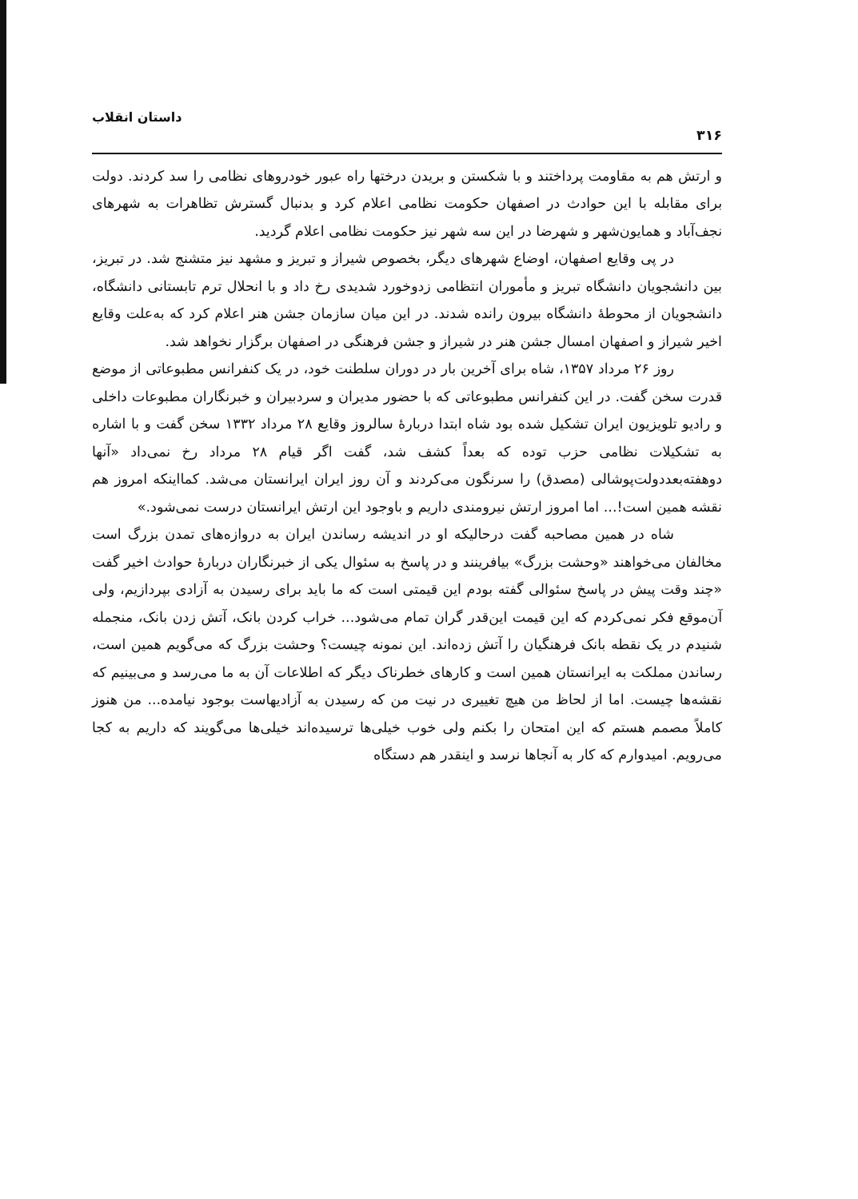۳۱۶ داستان انقلاب
و ارتش هم به مقاومت پرداختند و با شکستن و بریدن درختها راه عبور خودروهای نظامی را سد کردند. دولت برای مقابله با این حوادث در اصفهان حکومت نظامی اعلام کرد و بدنبال گسترش تظاهرات به شهرهای نجف‌آباد و همایون‌شهر و شهرضا در این سه شهر نیز حکومت نظامی اعلام گردید.
در پی وقایع اصفهان، اوضاع شهرهای دیگر، بخصوص شیراز و تبریز و مشهد نیز متشنج شد. در تبریز، بین دانشجویان دانشگاه تبریز و مأموران انتظامی زدوخورد شدیدی رخ داد و با انحلال ترم تابستانی دانشگاه، دانشجویان از محوطهٔ دانشگاه بیرون رانده شدند. در این میان سازمان جشن هنر اعلام کرد که به‌علت وقایع اخیر شیراز و اصفهان امسال جشن هنر در شیراز و جشن فرهنگی در اصفهان برگزار نخواهد شد.
روز ۲۶ مرداد ۱۳۵۷، شاه برای آخرین بار در دوران سلطنت خود، در یک کنفرانس مطبوعاتی از موضع قدرت سخن گفت. در این کنفرانس مطبوعاتی که با حضور مدیران و سردبیران و خبرنگاران مطبوعات داخلی و رادیو تلویزیون ایران تشکیل شده بود شاه ابتدا دربارهٔ سالروز وقایع ۲۸ مرداد ۱۳۳۲ سخن گفت و با اشاره به تشکیلات نظامی حزب توده که بعداً کشف شد، گفت اگر قیام ۲۸ مرداد رخ نمی‌داد «آنها دوهفته‌بعددولت‌پوشالی (مصدق) را سرنگون می‌کردند و آن روز ایران ایرانستان می‌شد. کمااینکه امروز هم نقشه همین است!... اما امروز ارتش نیرومندی داریم و باوجود این ارتش ایرانستان درست نمی‌شود.»
شاه در همین مصاحبه گفت درحالیکه او در اندیشه رساندن ایران به دروازه‌های تمدن بزرگ است مخالفان می‌خواهند «وحشت بزرگ» بیافرینند و در پاسخ به سئوال یکی از خبرنگاران دربارهٔ حوادث اخیر گفت «چند وقت پیش در پاسخ سئوالی گفته بودم این قیمتی است که ما باید برای رسیدن به آزادی بپردازیم، ولی آن‌موقع فکر نمی‌کردم که این قیمت این‌قدر گران تمام می‌شود... خراب کردن بانک، آتش زدن بانک، منجمله شنیدم در یک نقطه بانک فرهنگیان را آتش زده‌اند. این نمونه چیست؟ وحشت بزرگ که می‌گویم همین است، رساندن مملکت به ایرانستان همین است و کارهای خطرناک دیگر که اطلاعات آن به ما می‌رسد و می‌بینیم که نقشه‌ها چیست. اما از لحاظ من هیچ تغییری در نیت من که رسیدن به آزادیهاست بوجود نیامده... من هنوز کاملاً مصمم هستم که این امتحان را بکنم ولی خوب خیلی‌ها ترسیده‌اند خیلی‌ها می‌گویند که داریم به کجا می‌رویم. امیدوارم که کار به آنجاها نرسد و اینقدر هم دستگاه